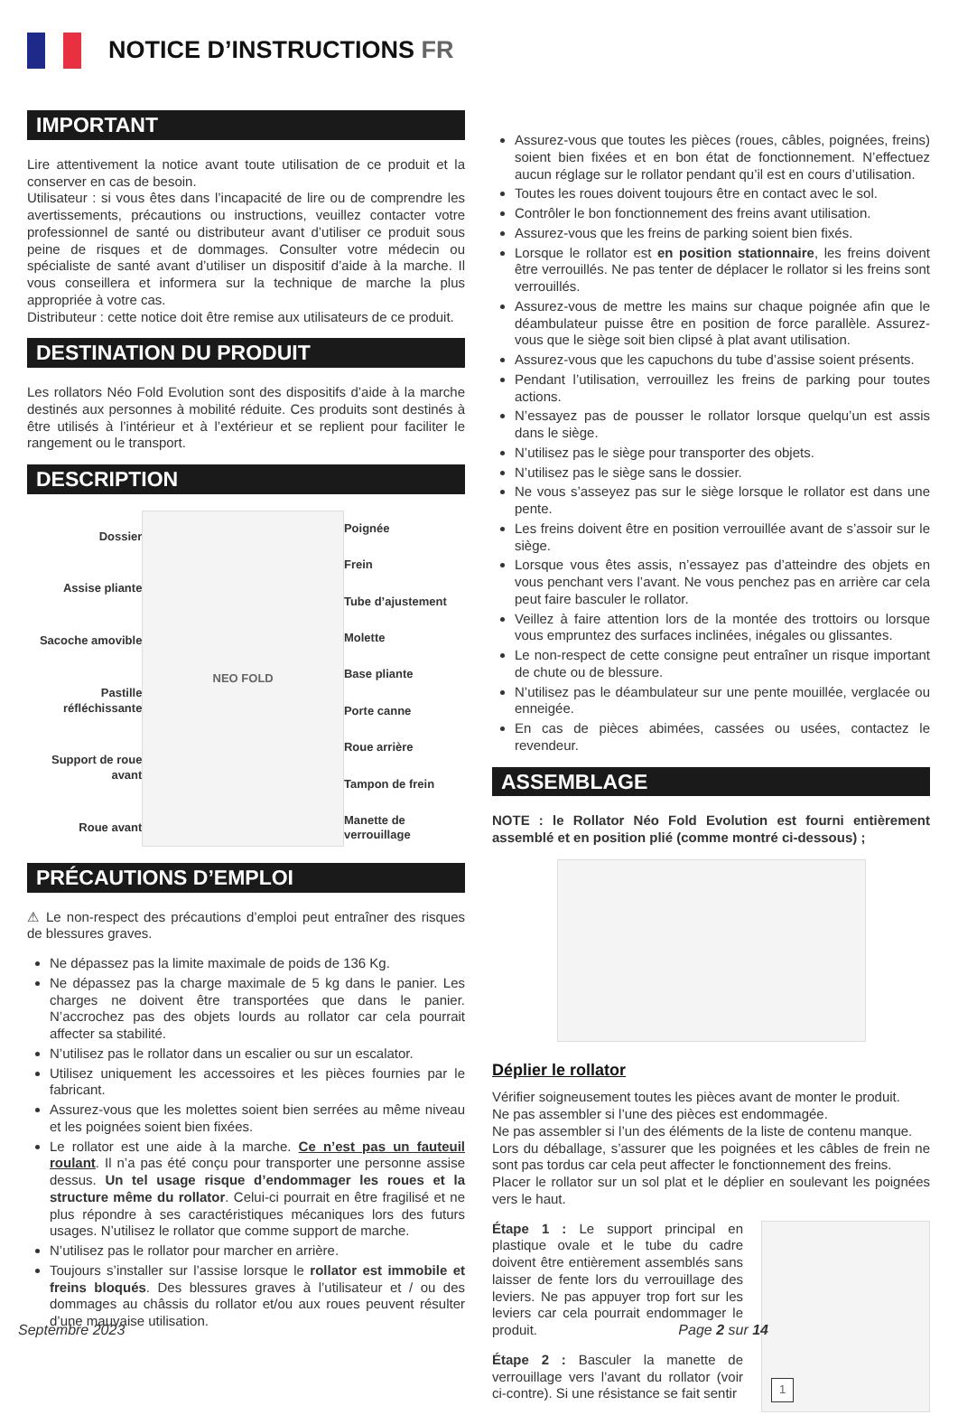NOTICE D’INSTRUCTIONS FR
IMPORTANT
Lire attentivement la notice avant toute utilisation de ce produit et la conserver en cas de besoin.
Utilisateur : si vous êtes dans l’incapacité de lire ou de comprendre les avertissements, précautions ou instructions, veuillez contacter votre professionnel de santé ou distributeur avant d’utiliser ce produit sous peine de risques et de dommages. Consulter votre médecin ou spécialiste de santé avant d’utiliser un dispositif d’aide à la marche. Il vous conseillera et informera sur la technique de marche la plus appropriée à votre cas.
Distributeur : cette notice doit être remise aux utilisateurs de ce produit.
DESTINATION DU PRODUIT
Les rollators Néo Fold Evolution sont des dispositifs d’aide à la marche destinés aux personnes à mobilité réduite. Ces produits sont destinés à être utilisés à l’intérieur et à l’extérieur et se replient pour faciliter le rangement ou le transport.
DESCRIPTION
Dossier
Assise pliante
Sacoche amovible
Pastille réfléchissante
Support de roue avant
Roue avant
NEO FOLD
Poignée
Frein
Tube d’ajustement
Molette
Base pliante
Porte canne
Roue arrière
Tampon de frein
Manette de verrouillage
PRÉCAUTIONS D’EMPLOI
⚠ Le non-respect des précautions d’emploi peut entraîner des risques de blessures graves.
Ne dépassez pas la limite maximale de poids de 136 Kg.
Ne dépassez pas la charge maximale de 5 kg dans le panier. Les charges ne doivent être transportées que dans le panier. N’accrochez pas des objets lourds au rollator car cela pourrait affecter sa stabilité.
N’utilisez pas le rollator dans un escalier ou sur un escalator.
Utilisez uniquement les accessoires et les pièces fournies par le fabricant.
Assurez-vous que les molettes soient bien serrées au même niveau et les poignées soient bien fixées.
Le rollator est une aide à la marche. Ce n’est pas un fauteuil roulant. Il n’a pas été conçu pour transporter une personne assise dessus. Un tel usage risque d’endommager les roues et la structure même du rollator. Celui-ci pourrait en être fragilisé et ne plus répondre à ses caractéristiques mécaniques lors des futurs usages. N’utilisez le rollator que comme support de marche.
N’utilisez pas le rollator pour marcher en arrière.
Toujours s’installer sur l’assise lorsque le rollator est immobile et freins bloqués. Des blessures graves à l’utilisateur et / ou des dommages au châssis du rollator et/ou aux roues peuvent résulter d’une mauvaise utilisation.
Assurez-vous que toutes les pièces (roues, câbles, poignées, freins) soient bien fixées et en bon état de fonctionnement. N’effectuez aucun réglage sur le rollator pendant qu’il est en cours d’utilisation.
Toutes les roues doivent toujours être en contact avec le sol.
Contrôler le bon fonctionnement des freins avant utilisation.
Assurez-vous que les freins de parking soient bien fixés.
Lorsque le rollator est en position stationnaire, les freins doivent être verrouillés. Ne pas tenter de déplacer le rollator si les freins sont verrouillés.
Assurez-vous de mettre les mains sur chaque poignée afin que le déambulateur puisse être en position de force parallèle. Assurez-vous que le siège soit bien clipsé à plat avant utilisation.
Assurez-vous que les capuchons du tube d’assise soient présents.
Pendant l’utilisation, verrouillez les freins de parking pour toutes actions.
N’essayez pas de pousser le rollator lorsque quelqu’un est assis dans le siège.
N’utilisez pas le siège pour transporter des objets.
N’utilisez pas le siège sans le dossier.
Ne vous s’asseyez pas sur le siège lorsque le rollator est dans une pente.
Les freins doivent être en position verrouillée avant de s’assoir sur le siège.
Lorsque vous êtes assis, n’essayez pas d’atteindre des objets en vous penchant vers l’avant. Ne vous penchez pas en arrière car cela peut faire basculer le rollator.
Veillez à faire attention lors de la montée des trottoirs ou lorsque vous empruntez des surfaces inclinées, inégales ou glissantes.
Le non-respect de cette consigne peut entraîner un risque important de chute ou de blessure.
N’utilisez pas le déambulateur sur une pente mouillée, verglacée ou enneigée.
En cas de pièces abimées, cassées ou usées, contactez le revendeur.
ASSEMBLAGE
NOTE : le Rollator Néo Fold Evolution est fourni entièrement assemblé et en position plié (comme montré ci-dessous) ;
Déplier le rollator
Vérifier soigneusement toutes les pièces avant de monter le produit.
Ne pas assembler si l’une des pièces est endommagée.
Ne pas assembler si l’un des éléments de la liste de contenu manque.
Lors du déballage, s’assurer que les poignées et les câbles de frein ne sont pas tordus car cela peut affecter le fonctionnement des freins.
Placer le rollator sur un sol plat et le déplier en soulevant les poignées vers le haut.
Étape 1 : Le support principal en plastique ovale et le tube du cadre doivent être entièrement assemblés sans laisser de fente lors du verrouillage des leviers. Ne pas appuyer trop fort sur les leviers car cela pourrait endommager le produit.
Étape 2 : Basculer la manette de verrouillage vers l’avant du rollator (voir ci-contre). Si une résistance se fait sentir
1
Septembre 2023 Page 2 sur 14